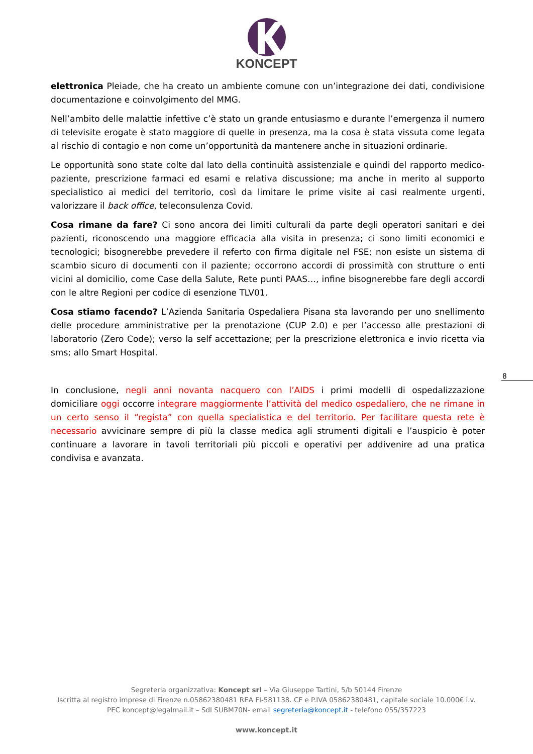KONCEPT
elettronica Pleiade, che ha creato un ambiente comune con un’integrazione dei dati, condivisione documentazione e coinvolgimento del MMG.
Nell’ambito delle malattie infettive c’è stato un grande entusiasmo e durante l’emergenza il numero di televisite erogate è stato maggiore di quelle in presenza, ma la cosa è stata vissuta come legata al rischio di contagio e non come un’opportunità da mantenere anche in situazioni ordinarie.
Le opportunità sono state colte dal lato della continuità assistenziale e quindi del rapporto medico-paziente, prescrizione farmaci ed esami e relativa discussione; ma anche in merito al supporto specialistico ai medici del territorio, così da limitare le prime visite ai casi realmente urgenti, valorizzare il back office, teleconsulenza Covid.
Cosa rimane da fare? Ci sono ancora dei limiti culturali da parte degli operatori sanitari e dei pazienti, riconoscendo una maggiore efficacia alla visita in presenza; ci sono limiti economici e tecnologici; bisognerebbe prevedere il referto con firma digitale nel FSE; non esiste un sistema di scambio sicuro di documenti con il paziente; occorrono accordi di prossimità con strutture o enti vicini al domicilio, come Case della Salute, Rete punti PAAS…, infine bisognerebbe fare degli accordi con le altre Regioni per codice di esenzione TLV01.
Cosa stiamo facendo? L’Azienda Sanitaria Ospedaliera Pisana sta lavorando per uno snellimento delle procedure amministrative per la prenotazione (CUP 2.0) e per l’accesso alle prestazioni di laboratorio (Zero Code); verso la self accettazione; per la prescrizione elettronica e invio ricetta via sms; allo Smart Hospital.
In conclusione, negli anni novanta nacquero con l’AIDS i primi modelli di ospedalizzazione domiciliare oggi occorre integrare maggiormente l’attività del medico ospedaliero, che ne rimane in un certo senso il “regista” con quella specialistica e del territorio. Per facilitare questa rete è necessario avvicinare sempre di più la classe medica agli strumenti digitali e l’auspicio è poter continuare a lavorare in tavoli territoriali più piccoli e operativi per addivenire ad una pratica condivisa e avanzata.
8
Segreteria organizzativa: Koncept srl – Via Giuseppe Tartini, 5/b 50144 Firenze
Iscritta al registro imprese di Firenze n.05862380481 REA FI-581138. CF e P.IVA 05862380481, capitale sociale 10.000€ i.v.
PEC koncept@legalmail.it – SdI SUBM70N- email segreteria@koncept.it - telefono 055/357223
www.koncept.it